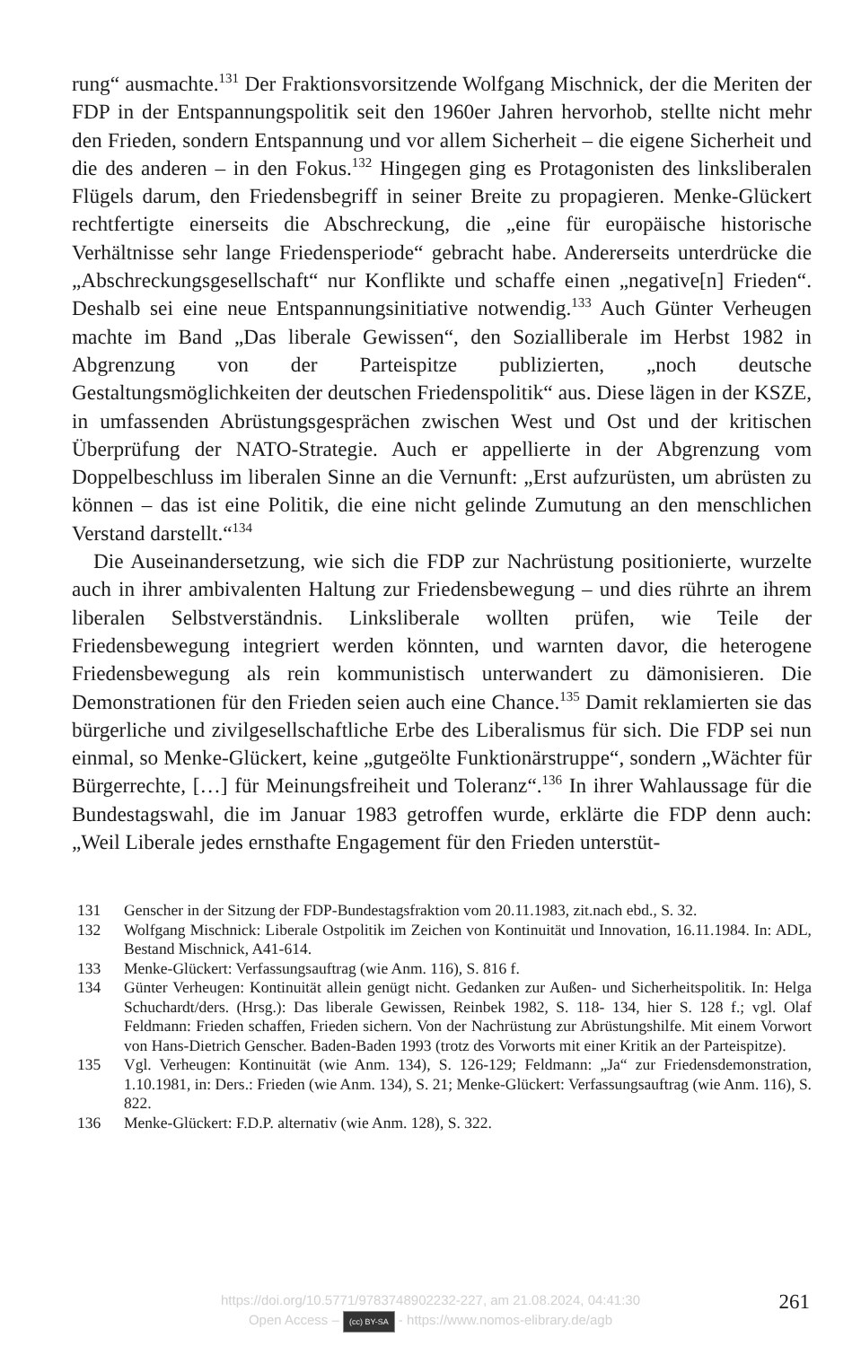rung“ ausmachte.<sup>131</sup> Der Fraktionsvorsitzende Wolfgang Mischnick, der die Meriten der FDP in der Entspannungspolitik seit den 1960er Jahren hervorhob, stellte nicht mehr den Frieden, sondern Entspannung und vor allem Sicherheit – die eigene Sicherheit und die des anderen – in den Fokus.<sup>132</sup> Hingegen ging es Protagonisten des linksliberalen Flügels darum, den Friedensbegriff in seiner Breite zu propagieren. Menke-Glückert rechtfertigte einerseits die Abschreckung, die „eine für europäische historische Verhältnisse sehr lange Friedensperiode“ gebracht habe. Andererseits unterdrücke die „Abschreckungsgesellschaft“ nur Konflikte und schaffe einen „negative[n] Frieden“. Deshalb sei eine neue Entspannungsinitiative notwendig.<sup>133</sup> Auch Günter Verheugen machte im Band „Das liberale Gewissen“, den Sozialliberale im Herbst 1982 in Abgrenzung von der Parteispitze publizierten, „noch deutsche Gestaltungsmöglichkeiten der deutschen Friedenspolitik“ aus. Diese lägen in der KSZE, in umfassenden Abrüstungsgesprächen zwischen West und Ost und der kritischen Überprüfung der NATO-Strategie. Auch er appellierte in der Abgrenzung vom Doppelbeschluss im liberalen Sinne an die Vernunft: „Erst aufzurüsten, um abrüsten zu können – das ist eine Politik, die eine nicht gelinde Zumutung an den menschlichen Verstand darstellt.“<sup>134</sup>
Die Auseinandersetzung, wie sich die FDP zur Nachrüstung positionierte, wurzelte auch in ihrer ambivalenten Haltung zur Friedensbewegung – und dies rührte an ihrem liberalen Selbstverständnis. Linksliberale wollten prüfen, wie Teile der Friedensbewegung integriert werden könnten, und warnten davor, die heterogene Friedensbewegung als rein kommunistisch unterwandert zu dämonisieren. Die Demonstrationen für den Frieden seien auch eine Chance.<sup>135</sup> Damit reklamierten sie das bürgerliche und zivilgesellschaftliche Erbe des Liberalismus für sich. Die FDP sei nun einmal, so Menke-Glückert, keine „gutgeölte Funktionärstruppe“, sondern „Wächter für Bürgerrechte, […] für Meinungsfreiheit und Toleranz“.<sup>136</sup> In ihrer Wahlaussage für die Bundestagswahl, die im Januar 1983 getroffen wurde, erklärte die FDP denn auch: „Weil Liberale jedes ernsthafte Engagement für den Frieden unterstüt-
131 Genscher in der Sitzung der FDP-Bundestagsfraktion vom 20.11.1983, zit.nach ebd., S. 32.
132 Wolfgang Mischnick: Liberale Ostpolitik im Zeichen von Kontinuität und Innovation, 16.11.1984. In: ADL, Bestand Mischnick, A41-614.
133 Menke-Glückert: Verfassungsauftrag (wie Anm. 116), S. 816 f.
134 Günter Verheugen: Kontinuität allein genügt nicht. Gedanken zur Außen- und Sicherheitspolitik. In: Helga Schuchardt/ders. (Hrsg.): Das liberale Gewissen, Reinbek 1982, S. 118- 134, hier S. 128 f.; vgl. Olaf Feldmann: Frieden schaffen, Frieden sichern. Von der Nachrüstung zur Abrüstungshilfe. Mit einem Vorwort von Hans-Dietrich Genscher. Baden-Baden 1993 (trotz des Vorworts mit einer Kritik an der Parteispitze).
135 Vgl. Verheugen: Kontinuität (wie Anm. 134), S. 126-129; Feldmann: „Ja“ zur Friedensdemonstration, 1.10.1981, in: Ders.: Frieden (wie Anm. 134), S. 21; Menke-Glückert: Verfassungsauftrag (wie Anm. 116), S. 822.
136 Menke-Glückert: F.D.P. alternativ (wie Anm. 128), S. 322.
https://doi.org/10.5771/9783748902232-227, am 21.08.2024, 04:41:30
Open Access – (cc) BY-SA - https://www.nomos-elibrary.de/agb
261